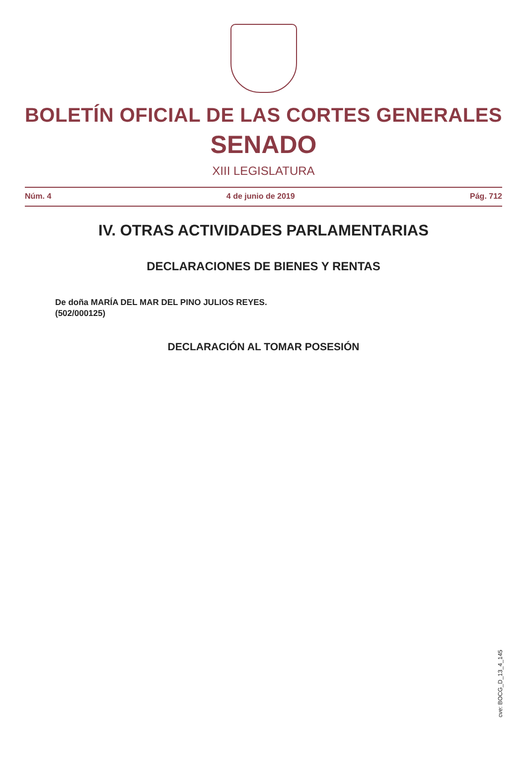BOLETÍN OFICIAL DE LAS CORTES GENERALES
SENADO
XIII LEGISLATURA
Núm. 4 4 de junio de 2019 Pág. 712
IV. OTRAS ACTIVIDADES PARLAMENTARIAS
DECLARACIONES DE BIENES Y RENTAS
De doña MARÍA DEL MAR DEL PINO JULIOS REYES.
(502/000125)
DECLARACIÓN AL TOMAR POSESIÓN
cve: BOCG_D_13_4_145